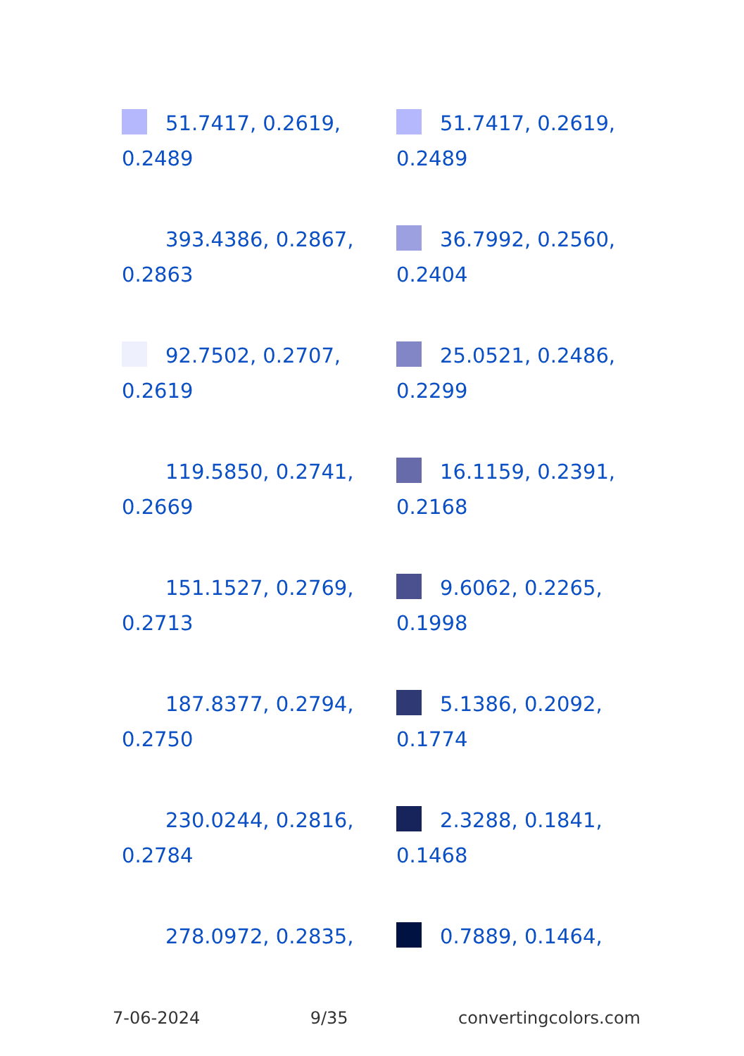51.7417, 0.2619, 0.2489
51.7417, 0.2619, 0.2489
393.4386, 0.2867, 0.2863
36.7992, 0.2560, 0.2404
92.7502, 0.2707, 0.2619
25.0521, 0.2486, 0.2299
119.5850, 0.2741, 0.2669
16.1159, 0.2391, 0.2168
151.1527, 0.2769, 0.2713
9.6062, 0.2265, 0.1998
187.8377, 0.2794, 0.2750
5.1386, 0.2092, 0.1774
230.0244, 0.2816, 0.2784
2.3288, 0.1841, 0.1468
278.0972, 0.2835,
0.7889, 0.1464,
7-06-2024 9/35 convertingcolors.com